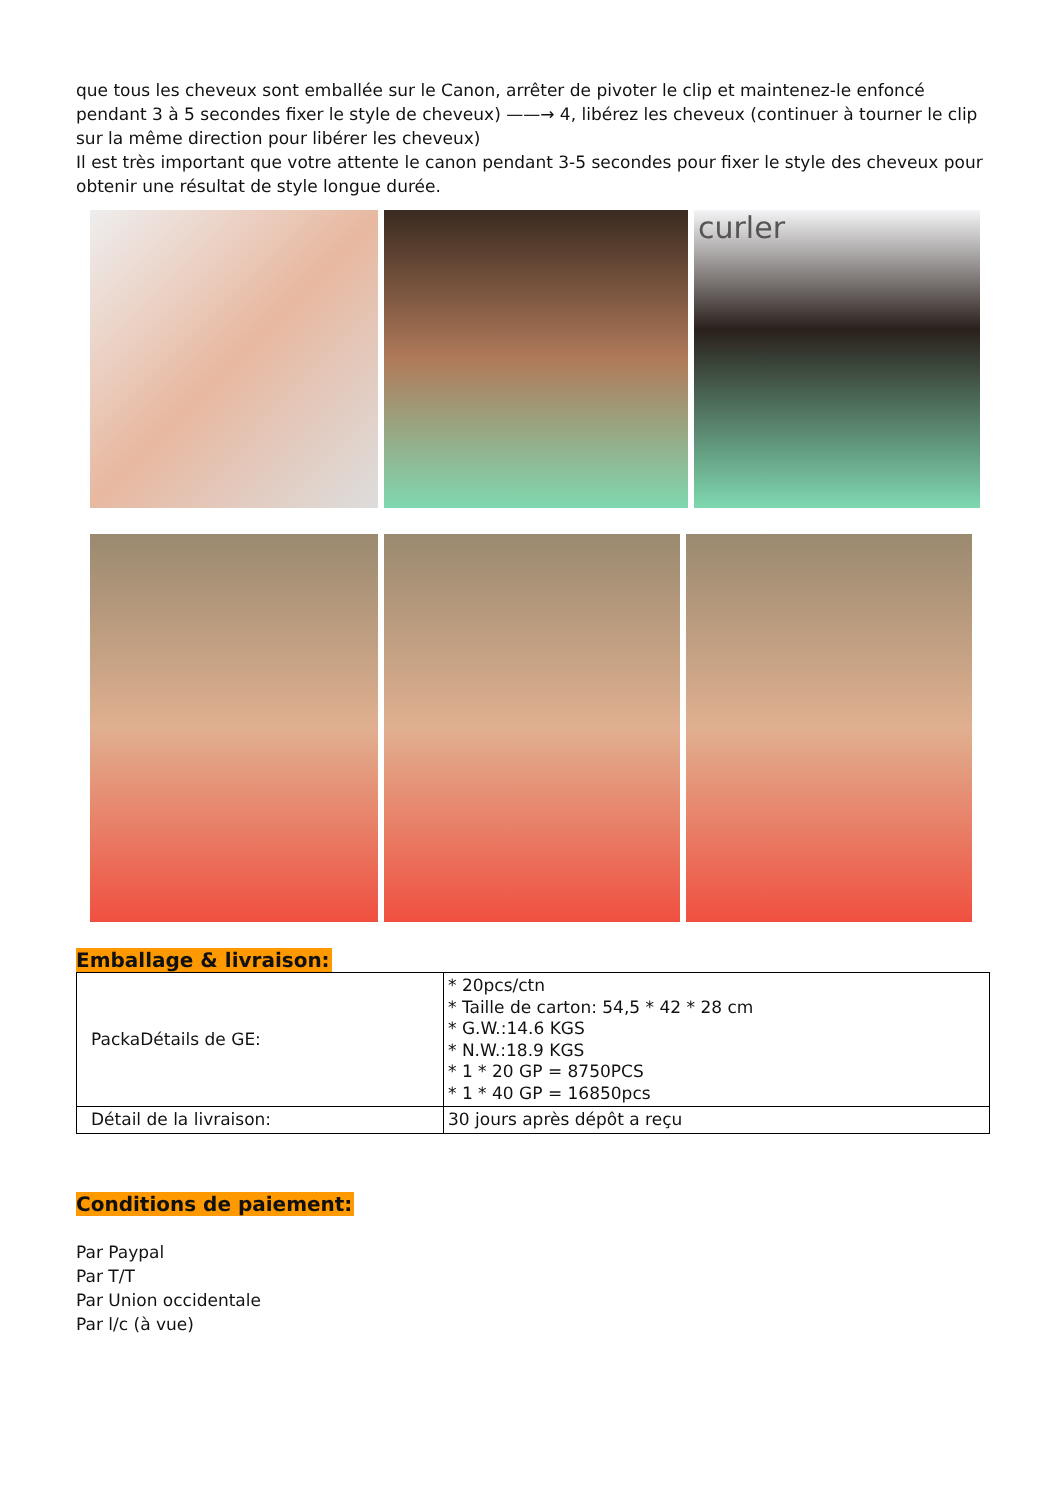que tous les cheveux sont emballée sur le Canon, arrêter de pivoter le clip et maintenez-le enfoncé pendant 3 à 5 secondes fixer le style de cheveux) ——→ 4, libérez les cheveux (continuer à tourner le clip sur la même direction pour libérer les cheveux)
Il est très important que votre attente le canon pendant 3-5 secondes pour fixer le style des cheveux pour obtenir une résultat de style longue durée.
curler
Emballage & livraison:
| PackaDétails de GE: | * 20pcs/ctn * Taille de carton: 54,5 * 42 * 28 cm * G.W.:14.6 KGS * N.W.:18.9 KGS * 1 * 20 GP = 8750PCS * 1 * 40 GP = 16850pcs |
| Détail de la livraison: | 30 jours après dépôt a reçu |
Conditions de paiement:
Par Paypal
Par T/T
Par Union occidentale
Par l/c (à vue)